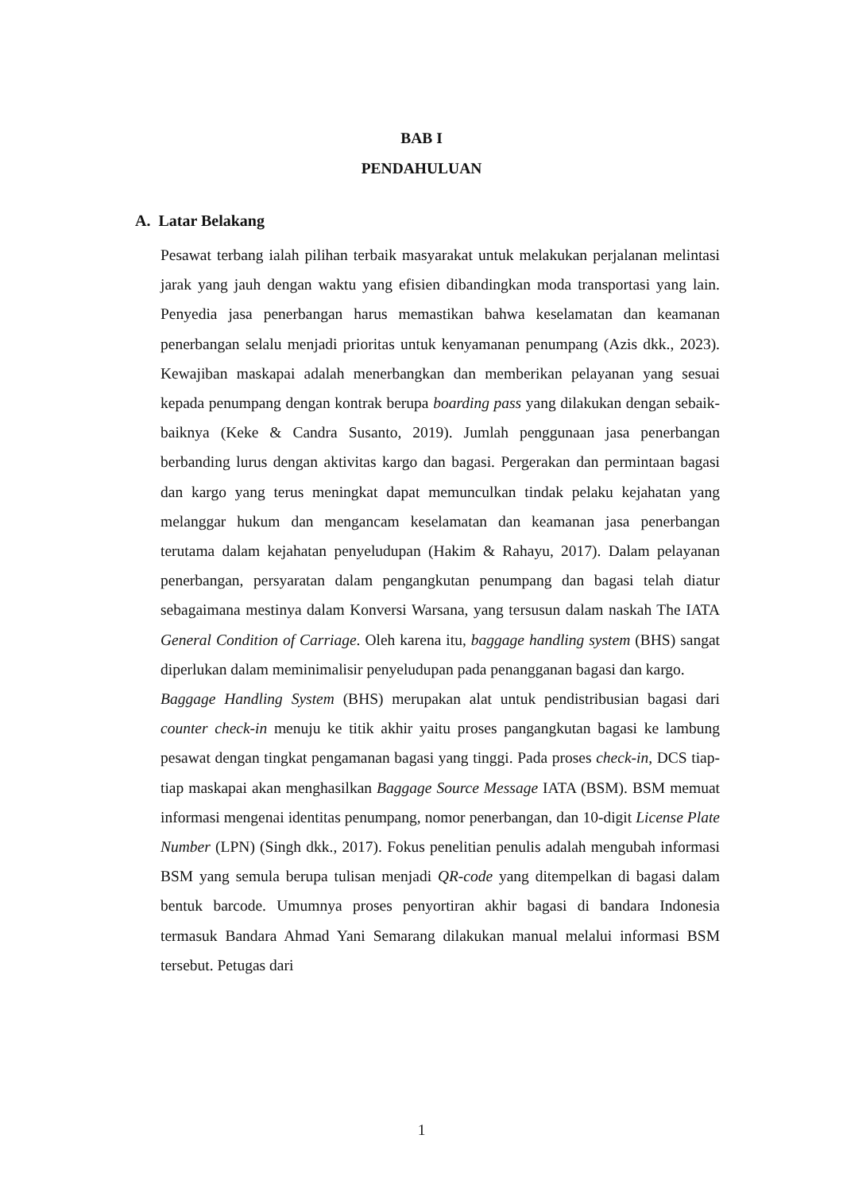BAB I
PENDAHULUAN
A. Latar Belakang
Pesawat terbang ialah pilihan terbaik masyarakat untuk melakukan perjalanan melintasi jarak yang jauh dengan waktu yang efisien dibandingkan moda transportasi yang lain. Penyedia jasa penerbangan harus memastikan bahwa keselamatan dan keamanan penerbangan selalu menjadi prioritas untuk kenyamanan penumpang (Azis dkk., 2023). Kewajiban maskapai adalah menerbangkan dan memberikan pelayanan yang sesuai kepada penumpang dengan kontrak berupa boarding pass yang dilakukan dengan sebaik-baiknya (Keke & Candra Susanto, 2019). Jumlah penggunaan jasa penerbangan berbanding lurus dengan aktivitas kargo dan bagasi. Pergerakan dan permintaan bagasi dan kargo yang terus meningkat dapat memunculkan tindak pelaku kejahatan yang melanggar hukum dan mengancam keselamatan dan keamanan jasa penerbangan terutama dalam kejahatan penyeludupan (Hakim & Rahayu, 2017). Dalam pelayanan penerbangan, persyaratan dalam pengangkutan penumpang dan bagasi telah diatur sebagaimana mestinya dalam Konversi Warsana, yang tersusun dalam naskah The IATA General Condition of Carriage. Oleh karena itu, baggage handling system (BHS) sangat diperlukan dalam meminimalisir penyeludupan pada penangganan bagasi dan kargo.
Baggage Handling System (BHS) merupakan alat untuk pendistribusian bagasi dari counter check-in menuju ke titik akhir yaitu proses pangangkutan bagasi ke lambung pesawat dengan tingkat pengamanan bagasi yang tinggi. Pada proses check-in, DCS tiap-tiap maskapai akan menghasilkan Baggage Source Message IATA (BSM). BSM memuat informasi mengenai identitas penumpang, nomor penerbangan, dan 10-digit License Plate Number (LPN) (Singh dkk., 2017). Fokus penelitian penulis adalah mengubah informasi BSM yang semula berupa tulisan menjadi QR-code yang ditempelkan di bagasi dalam bentuk barcode. Umumnya proses penyortiran akhir bagasi di bandara Indonesia termasuk Bandara Ahmad Yani Semarang dilakukan manual melalui informasi BSM tersebut. Petugas dari
1